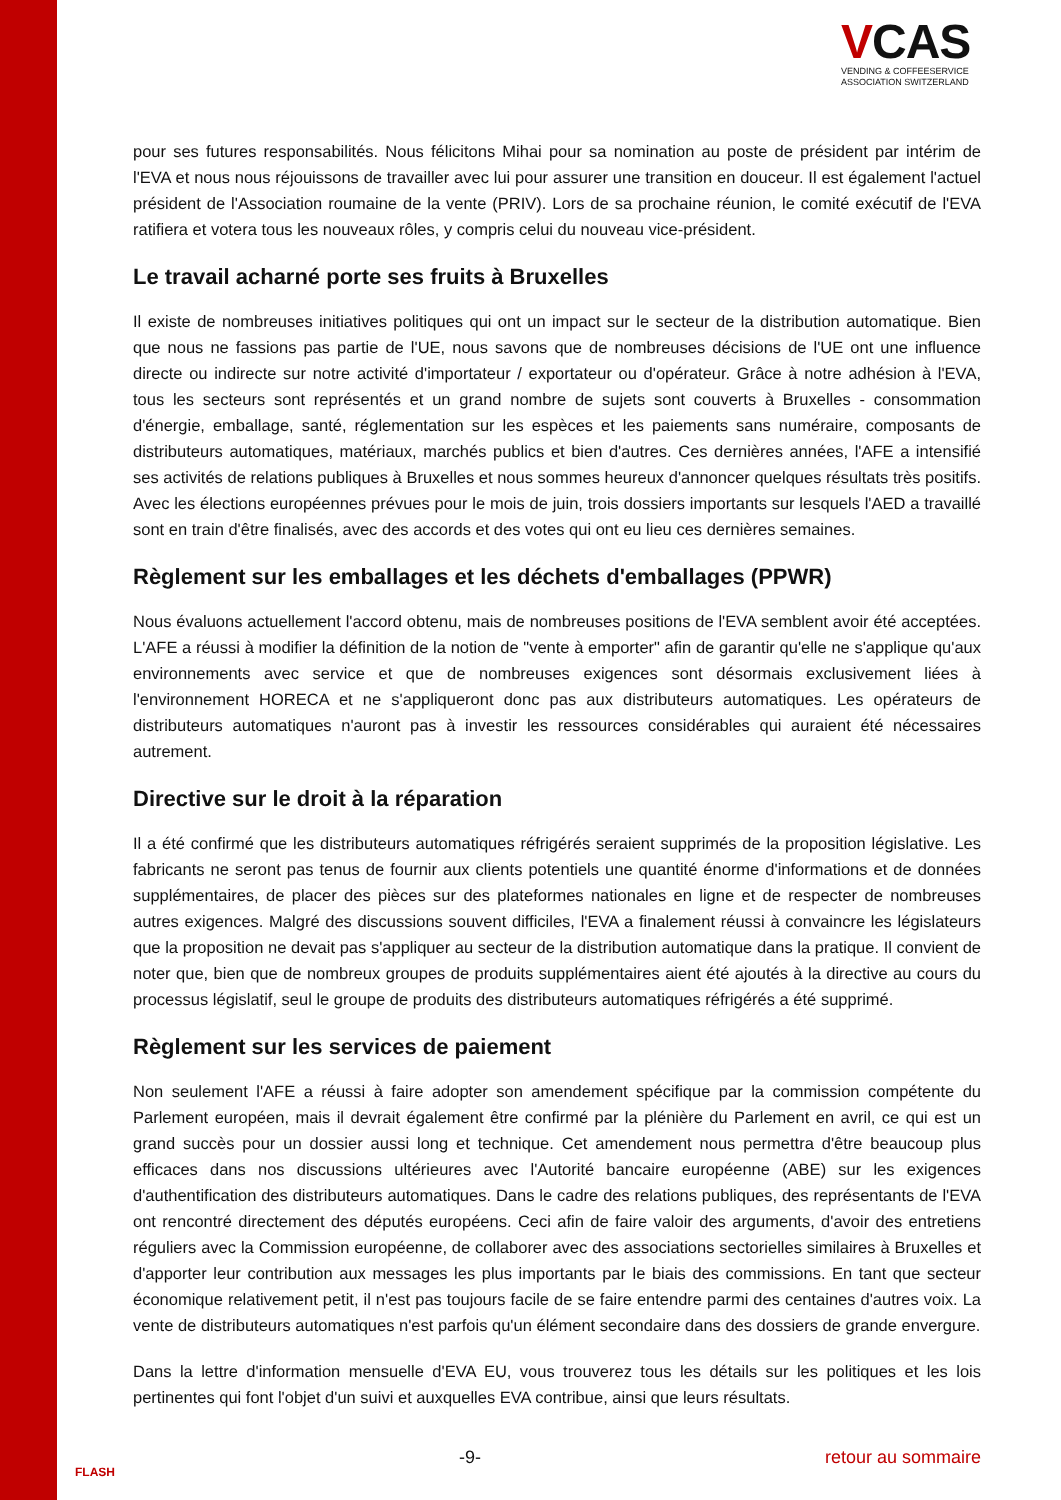VCAS
VENDING & COFFEESERVICE
ASSOCIATION SWITZERLAND
pour ses futures responsabilités. Nous félicitons Mihai pour sa nomination au poste de président par intérim de l'EVA et nous nous réjouissons de travailler avec lui pour assurer une transition en douceur. Il est également l'actuel président de l'Association roumaine de la vente (PRIV). Lors de sa prochaine réunion, le comité exécutif de l'EVA ratifiera et votera tous les nouveaux rôles, y compris celui du nouveau vice-président.
Le travail acharné porte ses fruits à Bruxelles
Il existe de nombreuses initiatives politiques qui ont un impact sur le secteur de la distribution automatique. Bien que nous ne fassions pas partie de l'UE, nous savons que de nombreuses décisions de l'UE ont une influence directe ou indirecte sur notre activité d'importateur / exportateur ou d'opérateur. Grâce à notre adhésion à l'EVA, tous les secteurs sont représentés et un grand nombre de sujets sont couverts à Bruxelles - consommation d'énergie, emballage, santé, réglementation sur les espèces et les paiements sans numéraire, composants de distributeurs automatiques, matériaux, marchés publics et bien d'autres. Ces dernières années, l'AFE a intensifié ses activités de relations publiques à Bruxelles et nous sommes heureux d'annoncer quelques résultats très positifs. Avec les élections européennes prévues pour le mois de juin, trois dossiers importants sur lesquels l'AED a travaillé sont en train d'être finalisés, avec des accords et des votes qui ont eu lieu ces dernières semaines.
Règlement sur les emballages et les déchets d'emballages (PPWR)
Nous évaluons actuellement l'accord obtenu, mais de nombreuses positions de l'EVA semblent avoir été acceptées. L'AFE a réussi à modifier la définition de la notion de "vente à emporter" afin de garantir qu'elle ne s'applique qu'aux environnements avec service et que de nombreuses exigences sont désormais exclusivement liées à l'environnement HORECA et ne s'appliqueront donc pas aux distributeurs automatiques. Les opérateurs de distributeurs automatiques n'auront pas à investir les ressources considérables qui auraient été nécessaires autrement.
Directive sur le droit à la réparation
Il a été confirmé que les distributeurs automatiques réfrigérés seraient supprimés de la proposition législative. Les fabricants ne seront pas tenus de fournir aux clients potentiels une quantité énorme d'informations et de données supplémentaires, de placer des pièces sur des plateformes nationales en ligne et de respecter de nombreuses autres exigences. Malgré des discussions souvent difficiles, l'EVA a finalement réussi à convaincre les législateurs que la proposition ne devait pas s'appliquer au secteur de la distribution automatique dans la pratique. Il convient de noter que, bien que de nombreux groupes de produits supplémentaires aient été ajoutés à la directive au cours du processus législatif, seul le groupe de produits des distributeurs automatiques réfrigérés a été supprimé.
Règlement sur les services de paiement
Non seulement l'AFE a réussi à faire adopter son amendement spécifique par la commission compétente du Parlement européen, mais il devrait également être confirmé par la plénière du Parlement en avril, ce qui est un grand succès pour un dossier aussi long et technique. Cet amendement nous permettra d'être beaucoup plus efficaces dans nos discussions ultérieures avec l'Autorité bancaire européenne (ABE) sur les exigences d'authentification des distributeurs automatiques. Dans le cadre des relations publiques, des représentants de l'EVA ont rencontré directement des députés européens. Ceci afin de faire valoir des arguments, d'avoir des entretiens réguliers avec la Commission européenne, de collaborer avec des associations sectorielles similaires à Bruxelles et d'apporter leur contribution aux messages les plus importants par le biais des commissions. En tant que secteur économique relativement petit, il n'est pas toujours facile de se faire entendre parmi des centaines d'autres voix. La vente de distributeurs automatiques n'est parfois qu'un élément secondaire dans des dossiers de grande envergure.
Dans la lettre d'information mensuelle d'EVA EU, vous trouverez tous les détails sur les politiques et les lois pertinentes qui font l'objet d'un suivi et auxquelles EVA contribue, ainsi que leurs résultats.
FLASH -9- retour au sommaire